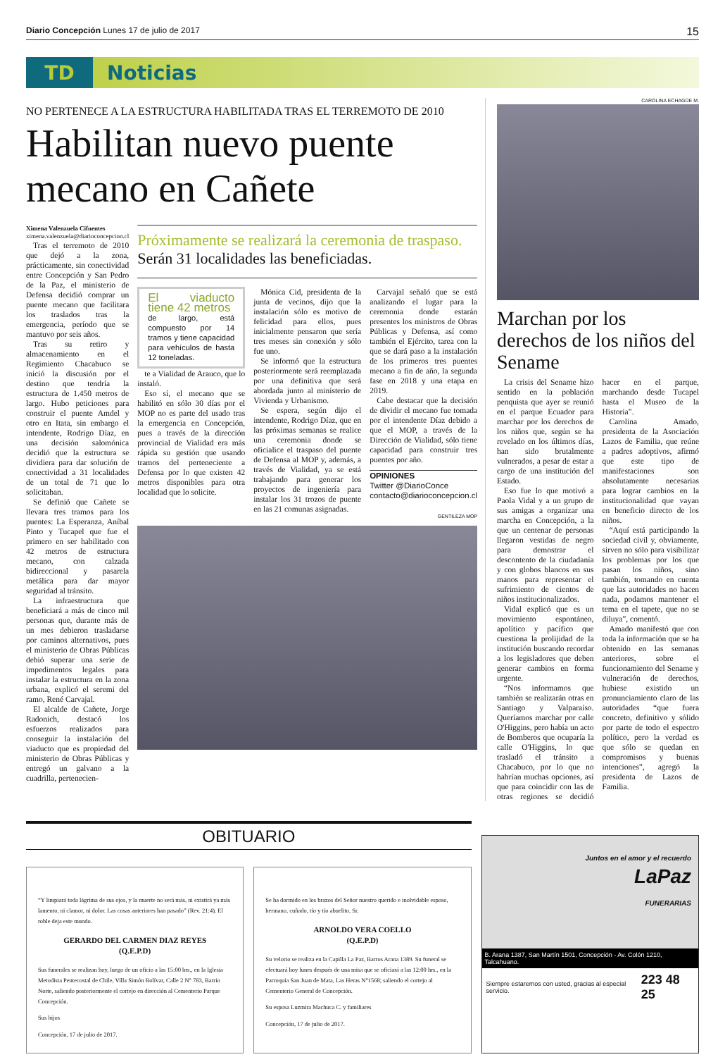Diario Concepción Lunes 17 de julio de 2017 15
TD
Noticias
NO PERTENECE A LA ESTRUCTURA HABILITADA TRAS EL TERREMOTO DE 2010
Habilitan nuevo puente mecano en Cañete
Ximena Valenzuela Cifuentes
ximena.valenzuela@diarioconcepcion.cl
Tras el terremoto de 2010 que dejó a la zona, prácticamente, sin conectividad entre Concepción y San Pedro de la Paz, el ministerio de Defensa decidió comprar un puente mecano que facilitara los traslados tras la emergencia, período que se mantuvo por seis años.
Tras su retiro y almacenamiento en el Regimiento Chacabuco se inició la discusión por el destino que tendría la estructura de 1.450 metros de largo. Hubo peticiones para construir el puente Amdel y otro en Itata, sin embargo el intendente, Rodrigo Díaz, en una decisión salomónica decidió que la estructura se dividiera para dar solución de conectividad a 31 localidades de un total de 71 que lo solicitaban.
Se definió que Cañete se llevara tres tramos para los puentes: La Esperanza, Aníbal Pinto y Tucapel que fue el primero en ser habilitado con 42 metros de estructura mecano, con calzada bidireccional y pasarela metálica para dar mayor seguridad al tránsito.
La infraestructura que beneficiará a más de cinco mil personas que, durante más de un mes debieron trasladarse por caminos alternativos, pues el ministerio de Obras Públicas debió superar una serie de impedimentos legales para instalar la estructura en la zona urbana, explicó el seremi del ramo, René Carvajal.
El alcalde de Cañete, Jorge Radonich, destacó los esfuerzos realizados para conseguir la instalación del viaducto que es propiedad del ministerio de Obras Públicas y entregó un galvano a la cuadrilla, pertenecien-
Próximamente se realizará la ceremonia de traspaso. Serán 31 localidades las beneficiadas.
El viaducto tiene 42 metros
de largo, está compuesto por 14 tramos y tiene capacidad para vehículos de hasta 12 toneladas.
te a Vialidad de Arauco, que lo instaló.
Eso sí, el mecano que se habilitó en sólo 30 días por el MOP no es parte del usado tras la emergencia en Concepción, pues a través de la dirección provincial de Vialidad era más rápida su gestión que usando tramos del perteneciente a Defensa por lo que existen 42 metros disponibles para otra localidad que lo solicite.
Mónica Cid, presidenta de la junta de vecinos, dijo que la instalación sólo es motivo de felicidad para ellos, pues inicialmente pensaron que sería tres meses sin conexión y sólo fue uno.
Se informó que la estructura posteriormente será reemplazada por una definitiva que será abordada junto al ministerio de Vivienda y Urbanismo.
Se espera, según dijo el intendente, Rodrigo Díaz, que en las próximas semanas se realice una ceremonia donde se oficialice el traspaso del puente de Defensa al MOP y, además, a través de Vialidad, ya se está trabajando para generar los proyectos de ingeniería para instalar los 31 trozos de puente en las 21 comunas asignadas.
Carvajal señaló que se está analizando el lugar para la ceremonia donde estarán presentes los ministros de Obras Públicas y Defensa, así como también el Ejército, tarea con la que se dará paso a la instalación de los primeros tres puentes mecano a fin de año, la segunda fase en 2018 y una etapa en 2019.
Cabe destacar que la decisión de dividir el mecano fue tomada por el intendente Díaz debido a que el MOP, a través de la Dirección de Vialidad, sólo tiene capacidad para construir tres puentes por año.
OPINIONES
Twitter @DiarioConce
contacto@diarioconcepcion.cl
GENTILEZA MOP
CAROLINA ECHAGÜE M.
Marchan por los derechos de los niños del Sename
La crisis del Sename hizo sentido en la población penquista que ayer se reunió en el parque Ecuador para marchar por los derechos de los niños que, según se ha revelado en los últimos días, han sido brutalmente vulnerados, a pesar de estar a cargo de una institución del Estado.
Eso fue lo que motivó a Paola Vidal y a un grupo de sus amigas a organizar una marcha en Concepción, a la que un centenar de personas llegaron vestidas de negro para demostrar el descontento de la ciudadanía y con globos blancos en sus manos para representar el sufrimiento de cientos de niños institucionalizados.
Vidal explicó que es un movimiento espontáneo, apolítico y pacífico que cuestiona la prolijidad de la institución buscando recordar a los legisladores que deben generar cambios en forma urgente.
“Nos informamos que también se realizarán otras en Santiago y Valparaíso. Queríamos marchar por calle O'Higgins, pero había un acto de Bomberos que ocuparía la calle O'Higgins, lo que trasladó el tránsito a Chacabuco, por lo que no habrían muchas opciones, así que para coincidir con las de otras regiones se decidió hacer en el parque, marchando desde Tucapel hasta el Museo de la Historia”.
Carolina Amado, presidenta de la Asociación Lazos de Familia, que reúne a padres adoptivos, afirmó que este tipo de manifestaciones son absolutamente necesarias para lograr cambios en la institucionalidad que vayan en beneficio directo de los niños.
“Aquí está participando la sociedad civil y, obviamente, sirven no sólo para visibilizar los problemas por los que pasan los niños, sino también, tomando en cuenta que las autoridades no hacen nada, podamos mantener el tema en el tapete, que no se diluya”, comentó.
Amado manifestó que con toda la información que se ha obtenido en las semanas anteriores, sobre el funcionamiento del Sename y vulneración de derechos, hubiese existido un pronunciamiento claro de las autoridades “que fuera concreto, definitivo y sólido por parte de todo el espectro político, pero la verdad es que sólo se quedan en compromisos y buenas intenciones”, agregó la presidenta de Lazos de Familia.
OBITUARIO
“Y limpiará toda lágrima de sus ojos, y la muerte no será más, ni existirá ya más lamento, ni clamor, ni dolor. Las cosas anteriores han pasado” (Rev. 21:4). El roble deja este mundo.
GERARDO DEL CARMEN DIAZ REYES
(Q.E.P.D)
Sus funerales se realizan hoy, luego de un oficio a las 15:00 hrs., en la Iglesia Metodista Pentecostal de Chile, Villa Simón Bolívar, Calle 2 N° 783, Barrio Norte, saliendo posteriormente el cortejo en dirección al Cementerio Parque Concepción.
Sus hijos
Concepción, 17 de julio de 2017.
Se ha dormido en los brazos del Señor nuestro querido e inolvidable esposo, hermano, cuñado, tío y tío abuelito, Sr.
ARNOLDO VERA COELLO
(Q.E.P.D)
Su velorio se realiza en la Capilla La Paz, Barros Arana 1389. Su funeral se efectuará hoy lunes después de una misa que se oficiará a las 12:00 hrs., en la Parroquia San Juan de Mata, Las Heras N°1568; saliendo el cortejo al Cementerio General de Concepción.
Su esposa Luzmira Machuca C. y familiares
Concepción, 17 de julio de 2017.
Juntos en el amor y el recuerdo
LaPaz
FUNERARIAS
B. Arana 1387, San Martín 1501, Concepción - Av. Colón 1210, Talcahuano.
Siempre estaremos con usted, gracias al especial servicio. 223 48 25